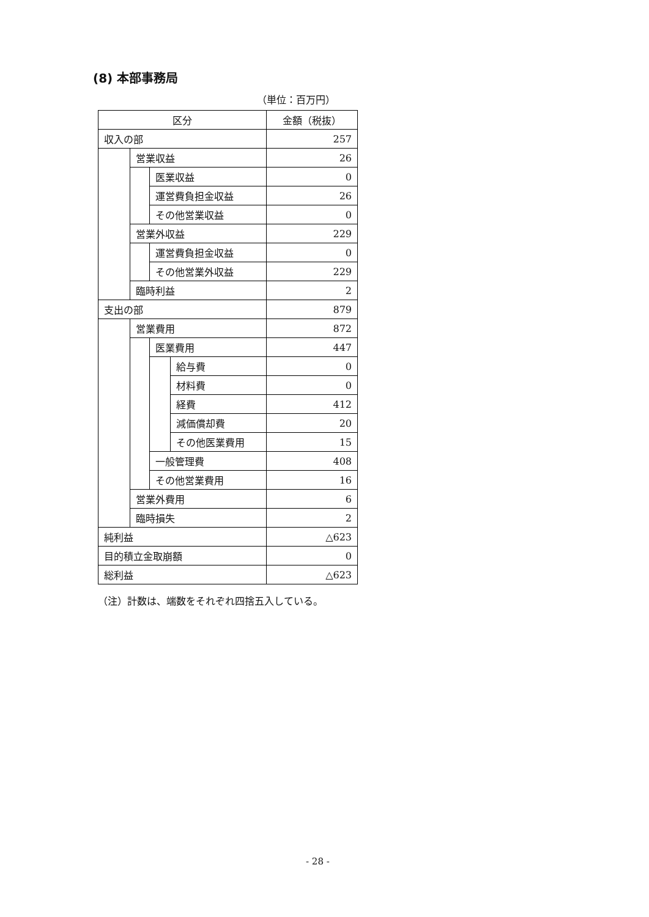(8) 本部事務局
（単位：百万円）
| 区分 | | | | 金額（税抜） |
| --- | --- | --- | --- | --- |
| 収入の部 | | | | 257 |
| | 営業収益 | | | 26 |
| | | 医業収益 | | 0 |
| | | 運営費負担金収益 | | 26 |
| | | その他営業収益 | | 0 |
| | 営業外収益 | | | 229 |
| | | 運営費負担金収益 | | 0 |
| | | その他営業外収益 | | 229 |
| | 臨時利益 | | | 2 |
| 支出の部 | | | | 879 |
| | 営業費用 | | | 872 |
| | | 医業費用 | | 447 |
| | | | 給与費 | 0 |
| | | | 材料費 | 0 |
| | | | 経費 | 412 |
| | | | 減価償却費 | 20 |
| | | | その他医業費用 | 15 |
| | | 一般管理費 | | 408 |
| | | その他営業費用 | | 16 |
| | 営業外費用 | | | 6 |
| | 臨時損失 | | | 2 |
| 純利益 | | | | △623 |
| 目的積立金取崩額 | | | | 0 |
| 総利益 | | | | △623 |
（注）計数は、端数をそれぞれ四捨五入している。
- 28 -